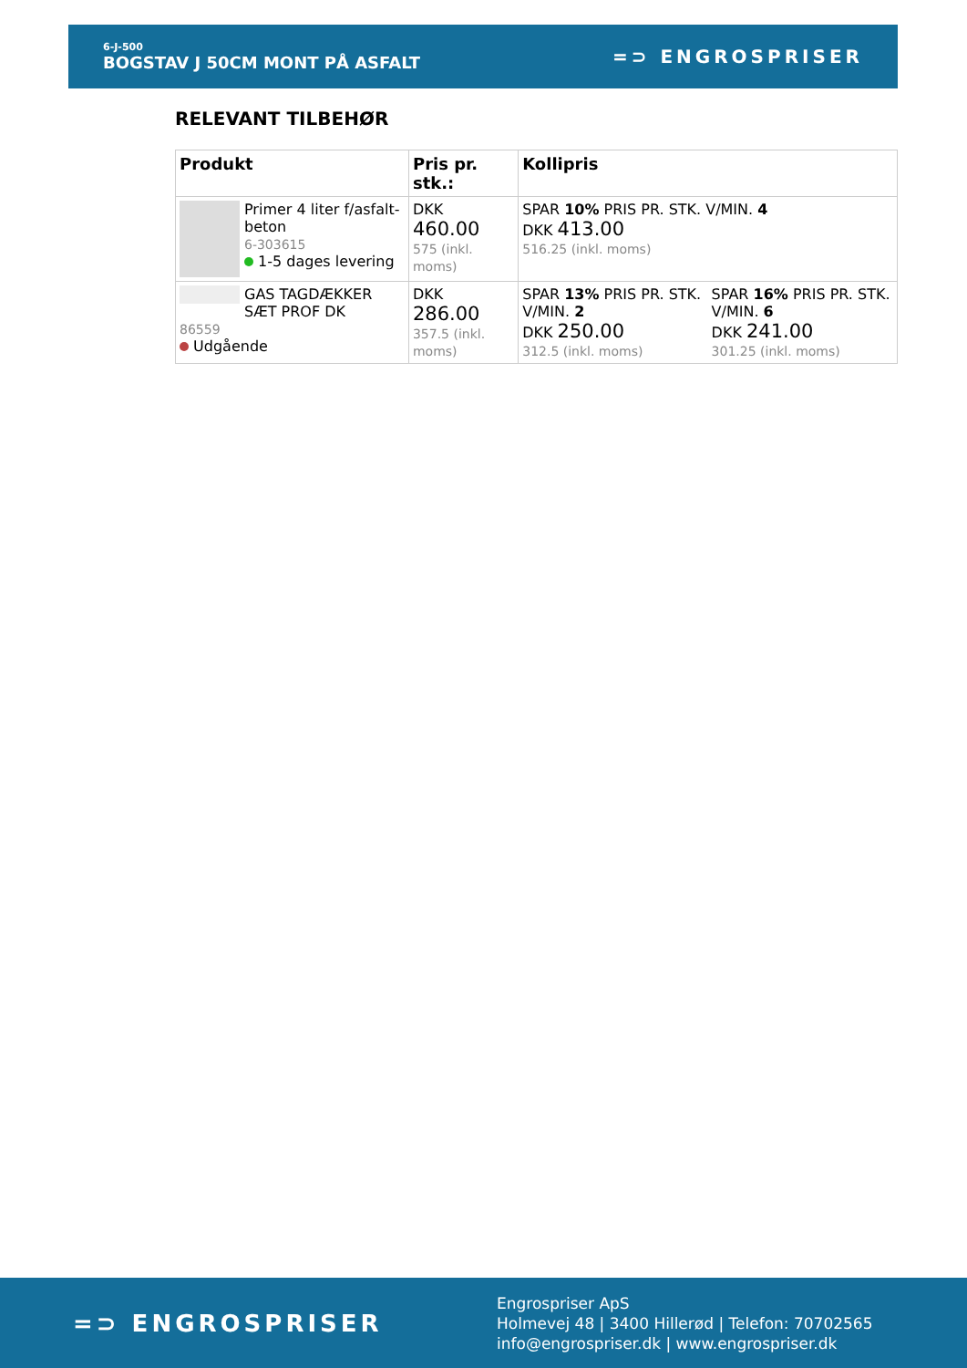6-J-500
BOGSTAV J 50CM MONT PÅ ASFALT
=⊃ ENGROSPRISER
RELEVANT TILBEHØR
| Produkt | Pris pr. stk.: | Kollipris | |
| --- | --- | --- | --- |
| Primer 4 liter f/asfalt-beton 6-303615 1-5 dages levering | DKK 460.00 575 (inkl. moms) | SPAR 10% PRIS PR. STK. V/MIN. 4 DKK 413.00 516.25 (inkl. moms) | |
| GAS TAGDÆKKER SÆT PROF DK 86559 Udgående | DKK 286.00 357.5 (inkl. moms) | SPAR 13% PRIS PR. STK. V/MIN. 2 DKK 250.00 312.5 (inkl. moms) | SPAR 16% PRIS PR. STK. V/MIN. 6 DKK 241.00 301.25 (inkl. moms) |
=⊃ ENGROSPRISER
Engrospriser ApS
Holmevej 48 | 3400 Hillerød | Telefon: 70702565
info@engrospriser.dk | www.engrospriser.dk